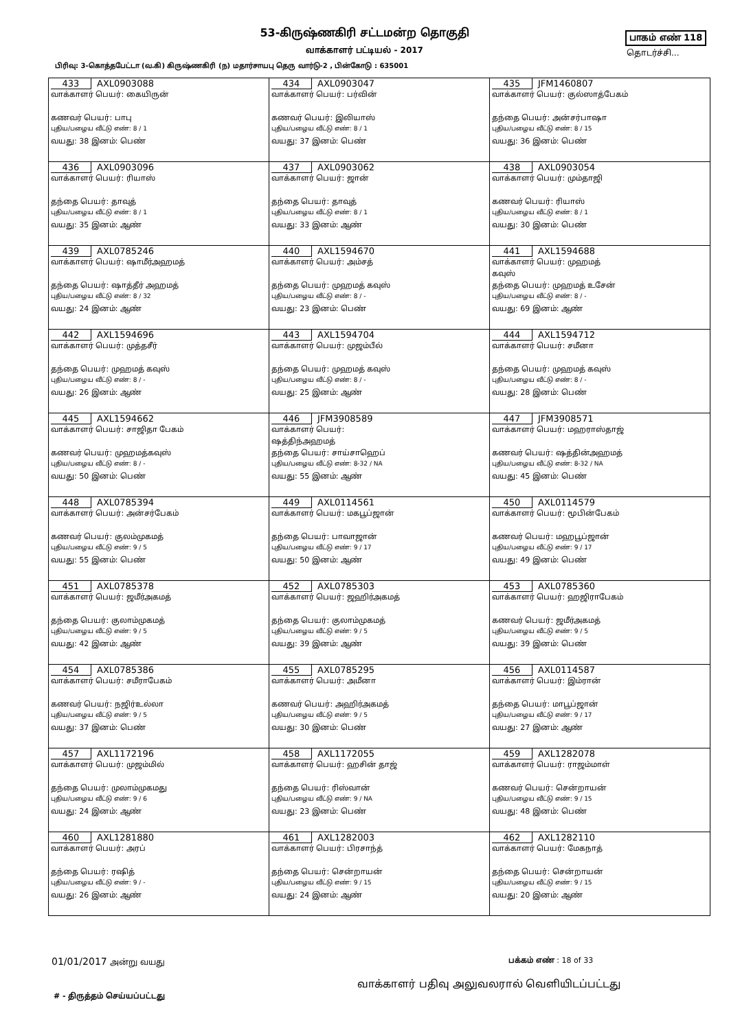53-கிருஷ்ணகிரி சட்டமன்ற தொகுதி பாகம் எண் 118
வாக்காளர் பட்டியல் - 2017 தொடர்ச்சி...
பிரிவு: 3-கொத்தபேட்டா (வ.கி) கிருஷ்ணகிரி (ந) மதார்சாயபு தெரு வார்டு-2 , பின்கோடு : 635001
| 433 AXL0903088 வாக்காளர் பெயர்: கையிருன் கணவர் பெயர்: பாபு புதிய/பழைய வீட்டு எண்: 8 / 1 வயது: 38 இனம்: பெண் | 434 AXL0903047 வாக்காளர் பெயர்: பர்வின் கணவர் பெயர்: இலியாஸ் புதிய/பழைய வீட்டு எண்: 8 / 1 வயது: 37 இனம்: பெண் | 435 JFM1460807 வாக்காளர் பெயர்: குல்ஸாத்பேகம் தந்தை பெயர்: அன்சர்பாஷா புதிய/பழைய வீட்டு எண்: 8 / 15 வயது: 36 இனம்: பெண் |
| 436 AXL0903096 வாக்காளர் பெயர்: ரியாஸ் தந்தை பெயர்: தாவுத் புதிய/பழைய வீட்டு எண்: 8 / 1 வயது: 35 இனம்: ஆண் | 437 AXL0903062 வாக்காளர் பெயர்: ஜான் தந்தை பெயர்: தாவுத் புதிய/பழைய வீட்டு எண்: 8 / 1 வயது: 33 இனம்: ஆண் | 438 AXL0903054 வாக்காளர் பெயர்: மும்தாஜி கணவர் பெயர்: ரியாஸ் புதிய/பழைய வீட்டு எண்: 8 / 1 வயது: 30 இனம்: பெண் |
| 439 AXL0785246 வாக்காளர் பெயர்: ஷாமீர்அஹமத் தந்தை பெயர்: ஷாத்தீர் அஹமத் புதிய/பழைய வீட்டு எண்: 8 / 32 வயது: 24 இனம்: ஆண் | 440 AXL1594670 வாக்காளர் பெயர்: அம்சத் தந்தை பெயர்: முஹமத் கவுஸ் புதிய/பழைய வீட்டு எண்: 8 / - வயது: 23 இனம்: பெண் | 441 AXL1594688 வாக்காளர் பெயர்: முஹமத் கவுஸ் தந்தை பெயர்: முஹமத் உசேன் புதிய/பழைய வீட்டு எண்: 8 / - வயது: 69 இனம்: ஆண் |
| 442 AXL1594696 வாக்காளர் பெயர்: முத்தசீர் தந்தை பெயர்: முஹமத் கவுஸ் புதிய/பழைய வீட்டு எண்: 8 / - வயது: 26 இனம்: ஆண் | 443 AXL1594704 வாக்காளர் பெயர்: முஜம்பீல் தந்தை பெயர்: முஹமத் கவுஸ் புதிய/பழைய வீட்டு எண்: 8 / - வயது: 25 இனம்: ஆண் | 444 AXL1594712 வாக்காளர் பெயர்: சமீனா தந்தை பெயர்: முஹமத் கவுஸ் புதிய/பழைய வீட்டு எண்: 8 / - வயது: 28 இனம்: பெண் |
| 445 AXL1594662 வாக்காளர் பெயர்: சாஜிதா பேகம் கணவர் பெயர்: முஹமத்கவுஸ் புதிய/பழைய வீட்டு எண்: 8 / - வயது: 50 இனம்: பெண் | 446 JFM3908589 வாக்காளர் பெயர்: ஷத்திந்அஹமத் தந்தை பெயர்: சாய்சாஹெப் புதிய/பழைய வீட்டு எண்: 8-32 / NA வயது: 55 இனம்: ஆண் | 447 JFM3908571 வாக்காளர் பெயர்: மஹராஸ்தாஜ் கணவர் பெயர்: ஷத்தின்அஹமத் புதிய/பழைய வீட்டு எண்: 8-32 / NA வயது: 45 இனம்: பெண் |
| 448 AXL0785394 வாக்காளர் பெயர்: அன்சர்பேகம் கணவர் பெயர்: குலம்முகமத் புதிய/பழைய வீட்டு எண்: 9 / 5 வயது: 55 இனம்: பெண் | 449 AXL0114561 வாக்காளர் பெயர்: மகபூப்ஜான் தந்தை பெயர்: பாவாஜான் புதிய/பழைய வீட்டு எண்: 9 / 17 வயது: 50 இனம்: ஆண் | 450 AXL0114579 வாக்காளர் பெயர்: மூபின்பேகம் கணவர் பெயர்: மஹபூப்ஜான் புதிய/பழைய வீட்டு எண்: 9 / 17 வயது: 49 இனம்: பெண் |
| 451 AXL0785378 வாக்காளர் பெயர்: ஜமீர்அகமத் தந்தை பெயர்: குலாம்முகமத் புதிய/பழைய வீட்டு எண்: 9 / 5 வயது: 42 இனம்: ஆண் | 452 AXL0785303 வாக்காளர் பெயர்: ஜஹிர்அகமத் தந்தை பெயர்: குலாம்முகமத் புதிய/பழைய வீட்டு எண்: 9 / 5 வயது: 39 இனம்: ஆண் | 453 AXL0785360 வாக்காளர் பெயர்: ஹஜிராபேகம் கணவர் பெயர்: ஜமீர்அகமத் புதிய/பழைய வீட்டு எண்: 9 / 5 வயது: 39 இனம்: பெண் |
| 454 AXL0785386 வாக்காளர் பெயர்: சமீராபேகம் கணவர் பெயர்: நஜிர்உல்லா புதிய/பழைய வீட்டு எண்: 9 / 5 வயது: 37 இனம்: பெண் | 455 AXL0785295 வாக்காளர் பெயர்: அமீனா கணவர் பெயர்: அஹிர்அகமத் புதிய/பழைய வீட்டு எண்: 9 / 5 வயது: 30 இனம்: பெண் | 456 AXL0114587 வாக்காளர் பெயர்: இம்ரான் தந்தை பெயர்: மாபூப்ஜான் புதிய/பழைய வீட்டு எண்: 9 / 17 வயது: 27 இனம்: ஆண் |
| 457 AXL1172196 வாக்காளர் பெயர்: முஜம்மில் தந்தை பெயர்: முலாம்முகமது புதிய/பழைய வீட்டு எண்: 9 / 6 வயது: 24 இனம்: ஆண் | 458 AXL1172055 வாக்காளர் பெயர்: ஹசின் தாஜ் தந்தை பெயர்: ரிஸ்வான் புதிய/பழைய வீட்டு எண்: 9 / NA வயது: 23 இனம்: பெண் | 459 AXL1282078 வாக்காளர் பெயர்: ராஜம்மாள் கணவர் பெயர்: சென்றாயன் புதிய/பழைய வீட்டு எண்: 9 / 15 வயது: 48 இனம்: பெண் |
| 460 AXL1281880 வாக்காளர் பெயர்: அரப் தந்தை பெயர்: ரஷித் புதிய/பழைய வீட்டு எண்: 9 / - வயது: 26 இனம்: ஆண் | 461 AXL1282003 வாக்காளர் பெயர்: பிரசாந்த் தந்தை பெயர்: சென்றாயன் புதிய/பழைய வீட்டு எண்: 9 / 15 வயது: 24 இனம்: ஆண் | 462 AXL1282110 வாக்காளர் பெயர்: மேகநாத் தந்தை பெயர்: சென்றாயன் புதிய/பழைய வீட்டு எண்: 9 / 15 வயது: 20 இனம்: ஆண் |
01/01/2017 அன்று வயது பக்கம் எண் : 18 of 33
வாக்காளர் பதிவு அலுவலரால் வெளியிடப்பட்டது
# - திருத்தம் செய்யப்பட்டது